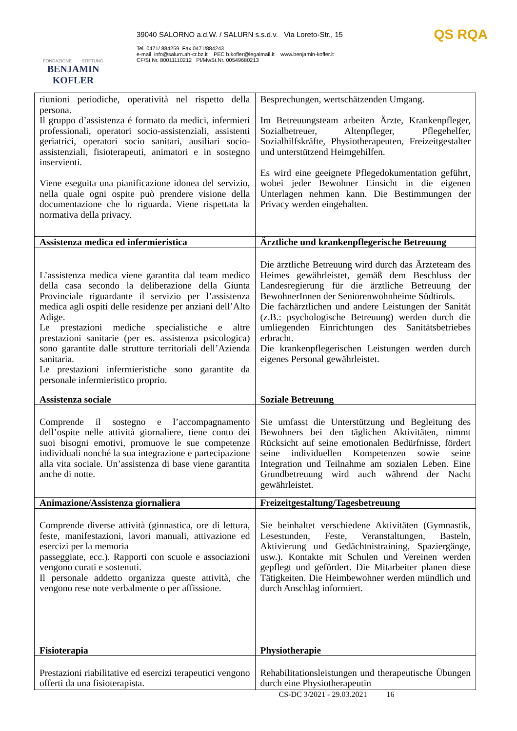FONDAZIONE STIFTUNG
BENJAMIN KOFLER
39040 SALORNO a.d.W. / SALURN s.s.d.v. Via Loreto-Str., 15
Tel. 0471/ 884259 Fax 0471/884243
e-mail info@salurn.ah-cr.bz.it PEC b.kofler@legalmail.it www.benjamin-kofler.it
CF/St.Nr. 80011110212 PI/MwSt.Nr. 00549680213
QS RQA
| riunioni periodiche, operatività nel rispetto della persona. Il gruppo d’assistenza é formato da medici, infermieri professionali, operatori socio-assistenziali, assistenti geriatrici, operatori socio sanitari, ausiliari socio-assistenziali, fisioterapeuti, animatori e in sostegno inservienti. Viene eseguita una pianificazione idonea del servizio, nella quale ogni ospite può prendere visione della documentazione che lo riguarda. Viene rispettata la normativa della privacy. | Besprechungen, wertschätzenden Umgang. Im Betreuungsteam arbeiten Ärzte, Krankenpfleger, Sozialbetreuer, Altenpfleger, Pflegehelfer, Sozialhilfskräfte, Physiotherapeuten, Freizeitgestalter und unterstützend Heimgehilfen. Es wird eine geeignete Pflegedokumentation geführt, wobei jeder Bewohner Einsicht in die eigenen Unterlagen nehmen kann. Die Bestimmungen der Privacy werden eingehalten. |
| Assistenza medica ed infermieristica | Ärztliche und krankenpflegerische Betreuung |
| L’assistenza medica viene garantita dal team medico della casa secondo la deliberazione della Giunta Provinciale riguardante il servizio per l’assistenza medica agli ospiti delle residenze per anziani dell’Alto Adige. Le prestazioni mediche specialistiche e altre prestazioni sanitarie (per es. assistenza psicologica) sono garantite dalle strutture territoriali dell’Azienda sanitaria. Le prestazioni infermieristiche sono garantite da personale infermieristico proprio. | Die ärztliche Betreuung wird durch das Ärzteteam des Heimes gewährleistet, gemäß dem Beschluss der Landesregierung für die ärztliche Betreuung der BewohnerInnen der Seniorenwohnheime Südtirols. Die fachärztlichen und andere Leistungen der Sanität (z.B.: psychologische Betreuung) werden durch die umliegenden Einrichtungen des Sanitätsbetriebes erbracht. Die krankenpflegerischen Leistungen werden durch eigenes Personal gewährleistet. |
| Assistenza sociale | Soziale Betreuung |
| Comprende il sostegno e l’accompagnamento dell’ospite nelle attività giornaliere, tiene conto dei suoi bisogni emotivi, promuove le sue competenze individuali nonché la sua integrazione e partecipazione alla vita sociale. Un’assistenza di base viene garantita anche di notte. | Sie umfasst die Unterstützung und Begleitung des Bewohners bei den täglichen Aktivitäten, nimmt Rücksicht auf seine emotionalen Bedürfnisse, fördert seine individuellen Kompetenzen sowie seine Integration und Teilnahme am sozialen Leben. Eine Grundbetreuung wird auch während der Nacht gewährleistet. |
| Animazione/Assistenza giornaliera | Freizeitgestaltung/Tagesbetreuung |
| Comprende diverse attività (ginnastica, ore di lettura, feste, manifestazioni, lavori manuali, attivazione ed esercizi per la memoria passeggiate, ecc.). Rapporti con scuole e associazioni vengono curati e sostenuti. Il personale addetto organizza queste attività, che vengono rese note verbalmente o per affissione. | Sie beinhaltet verschiedene Aktivitäten (Gymnastik, Lesestunden, Feste, Veranstaltungen, Basteln, Aktivierung und Gedächtnistraining, Spaziergänge, usw.). Kontakte mit Schulen und Vereinen werden gepflegt und gefördert. Die Mitarbeiter planen diese Tätigkeiten. Die Heimbewohner werden mündlich und durch Anschlag informiert. |
| Fisioterapia | Physiotherapie |
| Prestazioni riabilitative ed esercizi terapeutici vengono offerti da una fisioterapista. | Rehabilitationsleistungen und therapeutische Übungen durch eine Physiotherapeutin |
CS-DC 3/2021 - 29.03.2021 16